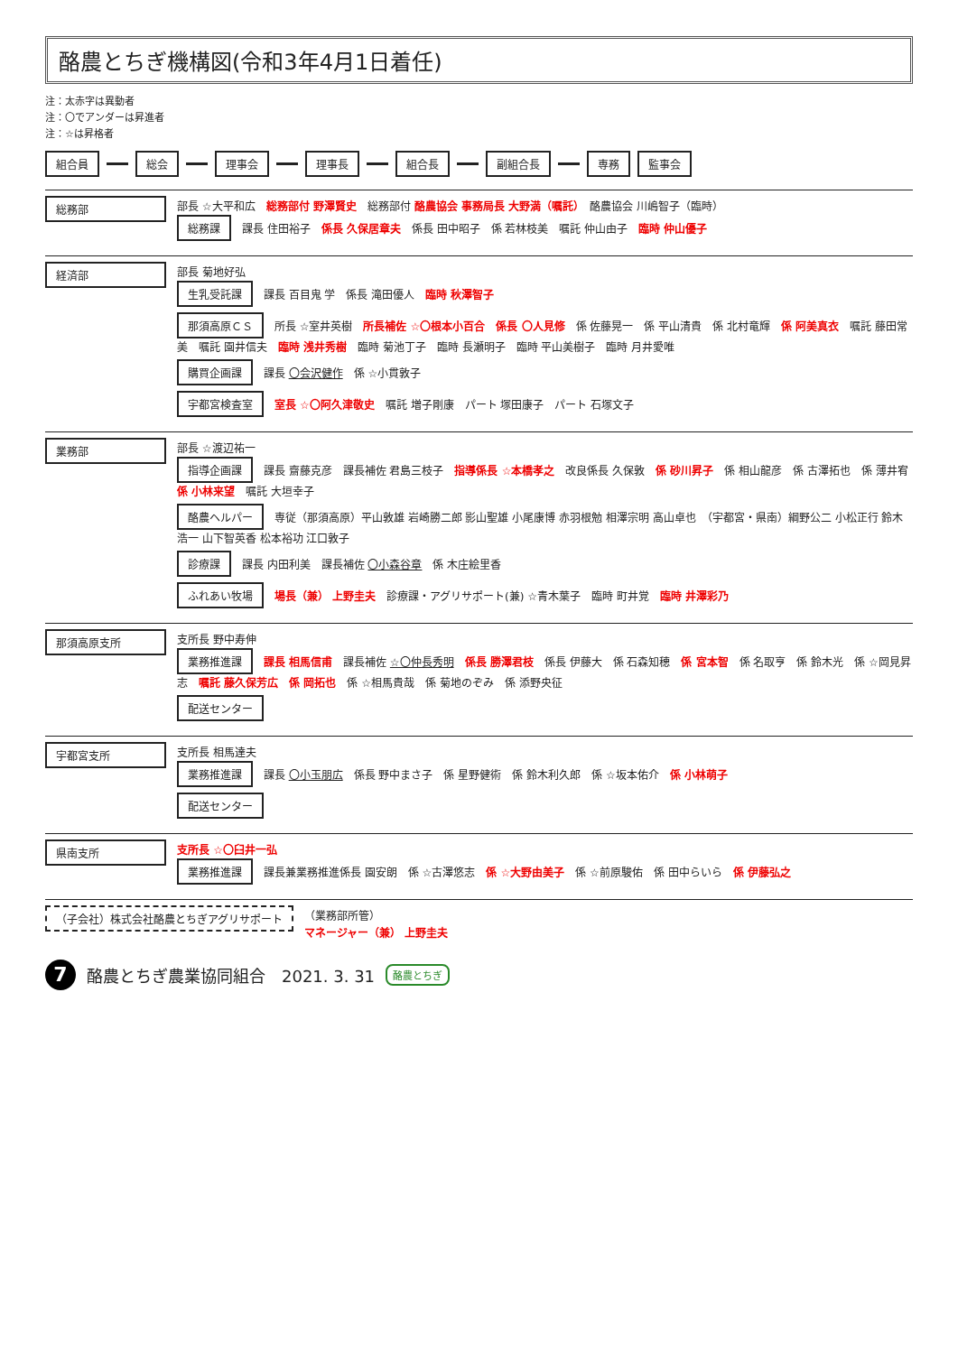酪農とちぎ機構図(令和3年4月1日着任)
注：太赤字は異動者
注：〇でアンダーは昇進者
注：☆は昇格者
組合員 総会 理事会 理事長 組合長 副組合長 専務 監事会
総務部 部長 ☆大平和広　総務部付 野澤賢史　総務部付 酪農協会 事務局長 大野満（嘱託）　酪農協会 川嶋智子（臨時）
総務課 課長 住田裕子　係長 久保居章夫　係長 田中昭子　係 若林枝美　嘱託 仲山由子　臨時 仲山優子
経済部 部長 菊地好弘
生乳受託課 課長 百目鬼 学　係長 滝田優人　臨時 秋澤智子
那須高原ＣＳ 所長 ☆室井英樹　所長補佐 ☆〇根本小百合　係長 〇人見修　係 佐藤晃一　係 平山清貴　係 北村竜輝　係 阿美真衣　嘱託 藤田常美　嘱託 園井信夫　臨時 浅井秀樹　臨時 菊池丁子　臨時 長瀬明子　臨時 平山美樹子　臨時 月井愛唯
購買企画課 課長 〇会沢健作　係 ☆小貫敦子
宇都宮検査室 室長 ☆〇阿久津敬史　嘱託 増子剛康　パート 塚田康子　パート 石塚文子
業務部 部長 ☆渡辺祐一
指導企画課 課長 齋藤克彦　課長補佐 君島三枝子　指導係長 ☆本橋孝之　改良係長 久保敦　係 砂川昇子　係 相山龍彦　係 古澤拓也　係 薄井宥　係 小林来望　嘱託 大垣幸子
酪農ヘルパー 専従（那須高原）平山敦雄 岩崎勝二郎 影山聖雄 小尾康博 赤羽根勉 相澤宗明 高山卓也　（宇都宮・県南）綱野公二 小松正行 鈴木浩一 山下智英香 松本裕功 江口敦子
診療課 課長 内田利美　課長補佐 〇小森谷章　係 木庄絵里香
ふれあい牧場 場長（兼） 上野圭夫　診療課・アグリサポート(兼) ☆青木葉子　臨時 町井覚　臨時 井澤彩乃
那須高原支所 支所長 野中寿伸
業務推進課 課長 相馬信甫　課長補佐 ☆〇仲長秀明　係長 勝澤君枝　係長 伊藤大　係 石森知穂　係 宮本智　係 名取亨　係 鈴木光　係 ☆岡見昇志　嘱託 藤久保芳広　係 岡拓也　係 ☆相馬貴哉　係 菊地のぞみ　係 添野央征
配送センター
宇都宮支所 支所長 相馬達夫
業務推進課 課長 〇小玉朋広　係長 野中まさ子　係 星野健術　係 鈴木利久郎　係 ☆坂本佑介　係 小林萌子
配送センター
県南支所 支所長 ☆〇臼井一弘
業務推進課 課長兼業務推進係長 園安朗　係 ☆古澤悠志　係 ☆大野由美子　係 ☆前原駿佑　係 田中らいら　係 伊藤弘之
（子会社）株式会社酪農とちぎアグリサポート
（業務部所管）
マネージャー（兼） 上野圭夫
7 酪農とちぎ農業協同組合　2021. 3. 31 酪農とちぎ